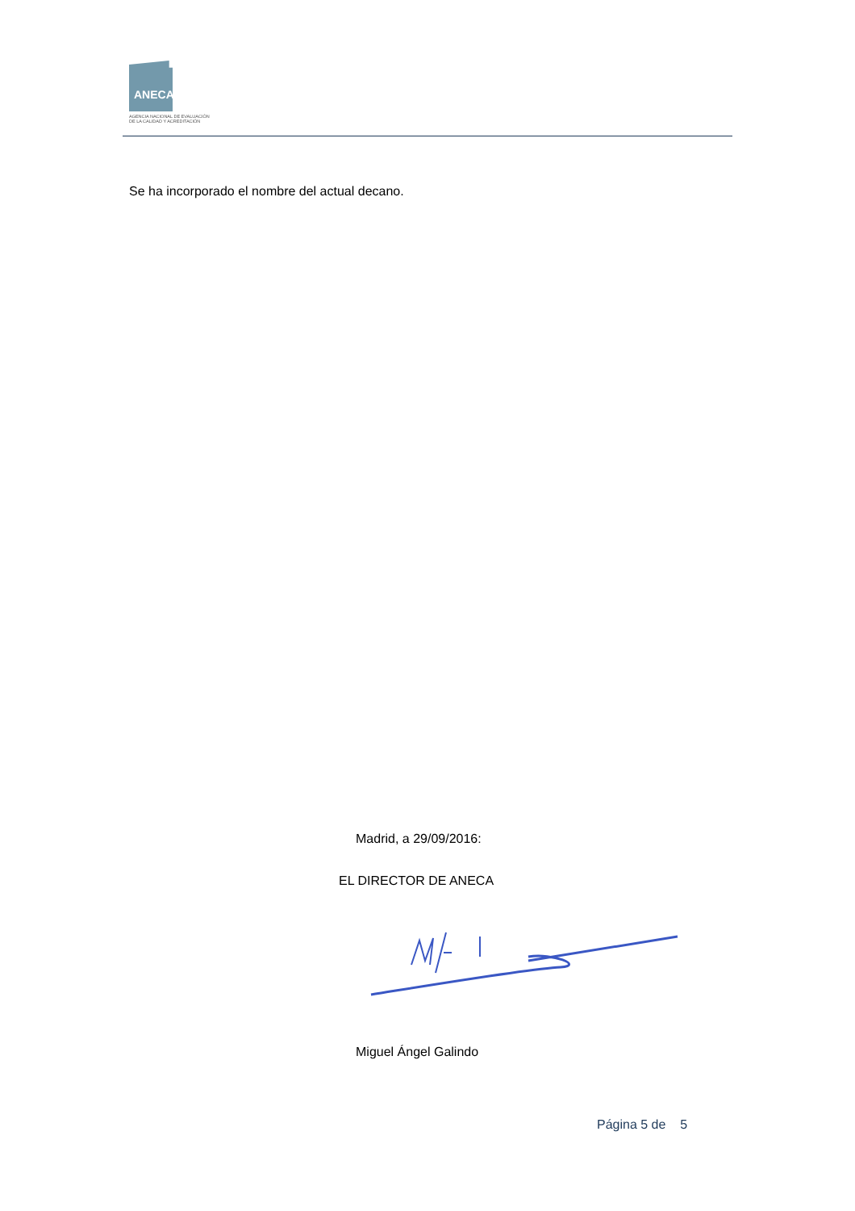ANECA
AGENCIA NACIONAL DE EVALUACIÓN
DE LA CALIDAD Y ACREDITACIÓN
Se ha incorporado el nombre del actual decano.
Madrid, a 29/09/2016:
EL DIRECTOR DE ANECA
Miguel Ángel Galindo
Página 5 de 5